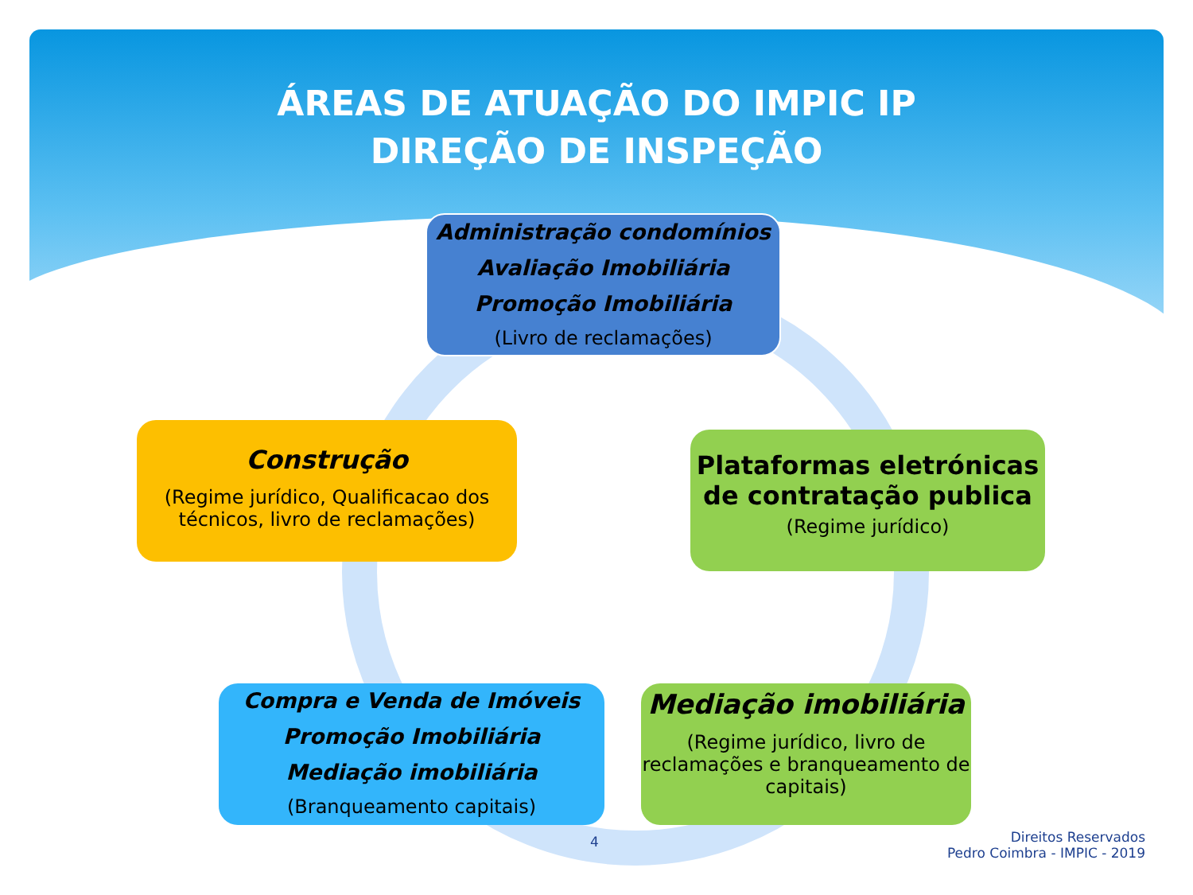ÁREAS DE ATUAÇÃO DO IMPIC IP
DIREÇÃO DE INSPEÇÃO
Administração condomínios
Avaliação Imobiliária
Promoção Imobiliária
(Livro de reclamações)
Construção
(Regime jurídico, Qualificacao dos técnicos, livro de reclamações)
Plataformas eletrónicas de contratação publica
(Regime jurídico)
Compra e Venda de Imóveis
Promoção Imobiliária
Mediação imobiliária
(Branqueamento capitais)
Mediação imobiliária
(Regime jurídico, livro de reclamações e branqueamento de capitais)
4
Direitos Reservados
Pedro Coimbra - IMPIC - 2019